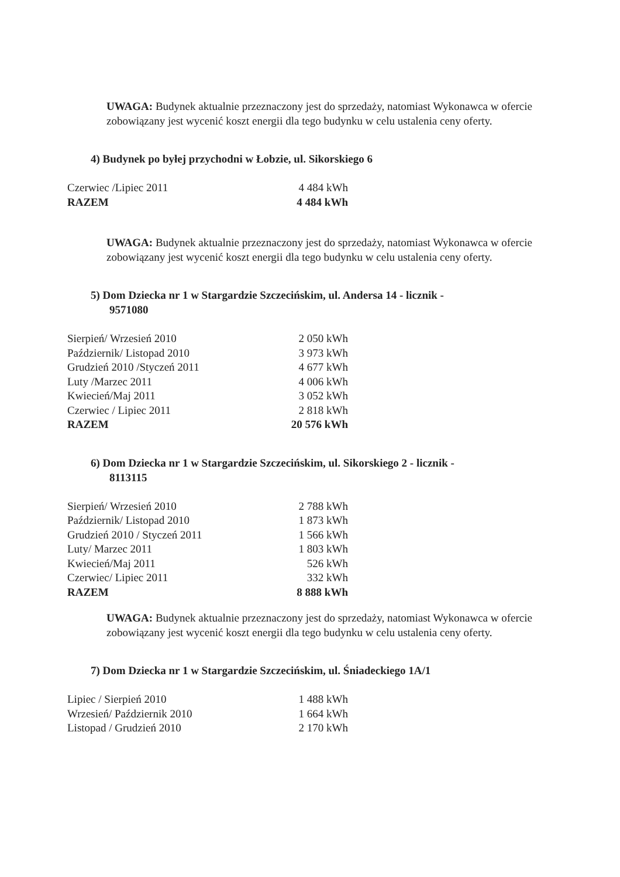UWAGA: Budynek aktualnie przeznaczony jest do sprzedaży, natomiast Wykonawca w ofercie zobowiązany jest wycenić koszt energii dla tego budynku w celu ustalenia ceny oferty.
4) Budynek po byłej przychodni w Łobzie, ul. Sikorskiego 6
| Czerwiec /Lipiec 2011 | 4 484 kWh |
| RAZEM | 4 484 kWh |
UWAGA: Budynek aktualnie przeznaczony jest do sprzedaży, natomiast Wykonawca w ofercie zobowiązany jest wycenić koszt energii dla tego budynku w celu ustalenia ceny oferty.
5) Dom Dziecka nr 1 w Stargardzie Szczecińskim, ul. Andersa 14 - licznik -
9571080
| Sierpień/ Wrzesień 2010 | 2 050 kWh |
| Październik/ Listopad 2010 | 3 973 kWh |
| Grudzień 2010 /Styczeń 2011 | 4 677 kWh |
| Luty /Marzec 2011 | 4 006 kWh |
| Kwiecień/Maj 2011 | 3 052 kWh |
| Czerwiec / Lipiec 2011 | 2 818 kWh |
| RAZEM | 20 576 kWh |
6) Dom Dziecka nr 1 w Stargardzie Szczecińskim, ul. Sikorskiego 2 - licznik -
8113115
| Sierpień/ Wrzesień 2010 | 2 788 kWh |
| Październik/ Listopad 2010 | 1 873 kWh |
| Grudzień 2010 / Styczeń 2011 | 1 566 kWh |
| Luty/ Marzec 2011 | 1 803 kWh |
| Kwiecień/Maj 2011 | 526 kWh |
| Czerwiec/ Lipiec 2011 | 332 kWh |
| RAZEM | 8 888 kWh |
UWAGA: Budynek aktualnie przeznaczony jest do sprzedaży, natomiast Wykonawca w ofercie zobowiązany jest wycenić koszt energii dla tego budynku w celu ustalenia ceny oferty.
7) Dom Dziecka nr 1 w Stargardzie Szczecińskim, ul. Śniadeckiego 1A/1
| Lipiec / Sierpień 2010 | 1 488 kWh |
| Wrzesień/ Październik 2010 | 1 664 kWh |
| Listopad / Grudzień 2010 | 2 170 kWh |